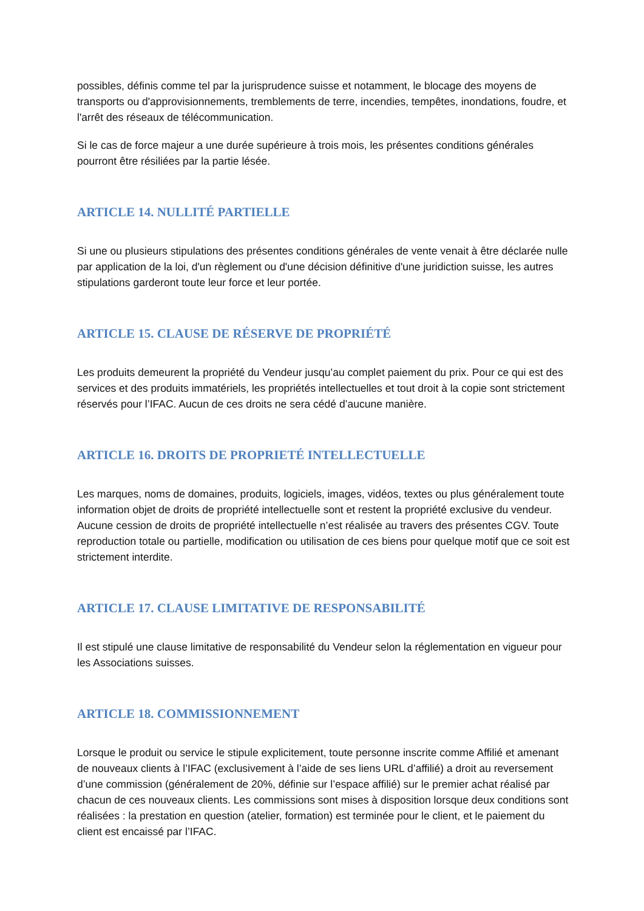possibles, définis comme tel par la jurisprudence suisse et notamment, le blocage des moyens de transports ou d'approvisionnements, tremblements de terre, incendies, tempêtes, inondations, foudre, et l'arrêt des réseaux de télécommunication.
Si le cas de force majeur a une durée supérieure à trois mois, les présentes conditions générales pourront être résiliées par la partie lésée.
ARTICLE 14. NULLITÉ PARTIELLE
Si une ou plusieurs stipulations des présentes conditions générales de vente venait à être déclarée nulle par application de la loi, d'un règlement ou d'une décision définitive d'une juridiction suisse, les autres stipulations garderont toute leur force et leur portée.
ARTICLE 15. CLAUSE DE RÉSERVE DE PROPRIÉTÉ
Les produits demeurent la propriété du Vendeur jusqu’au complet paiement du prix. Pour ce qui est des services et des produits immatériels, les propriétés intellectuelles et tout droit à la copie sont strictement réservés pour l’IFAC. Aucun de ces droits ne sera cédé d’aucune manière.
ARTICLE 16. DROITS DE PROPRIETÉ INTELLECTUELLE
Les marques, noms de domaines, produits, logiciels, images, vidéos, textes ou plus généralement toute information objet de droits de propriété intellectuelle sont et restent la propriété exclusive du vendeur. Aucune cession de droits de propriété intellectuelle n’est réalisée au travers des présentes CGV. Toute reproduction totale ou partielle, modification ou utilisation de ces biens pour quelque motif que ce soit est strictement interdite.
ARTICLE 17. CLAUSE LIMITATIVE DE RESPONSABILITÉ
Il est stipulé une clause limitative de responsabilité du Vendeur selon la réglementation en vigueur pour les Associations suisses.
ARTICLE 18. COMMISSIONNEMENT
Lorsque le produit ou service le stipule explicitement, toute personne inscrite comme Affilié et amenant de nouveaux clients à l’IFAC (exclusivement à l’aide de ses liens URL d’affilié) a droit au reversement d’une commission (généralement de 20%, définie sur l’espace affilié) sur le premier achat réalisé par chacun de ces nouveaux clients. Les commissions sont mises à disposition lorsque deux conditions sont réalisées : la prestation en question (atelier, formation) est terminée pour le client, et le paiement du client est encaissé par l’IFAC.